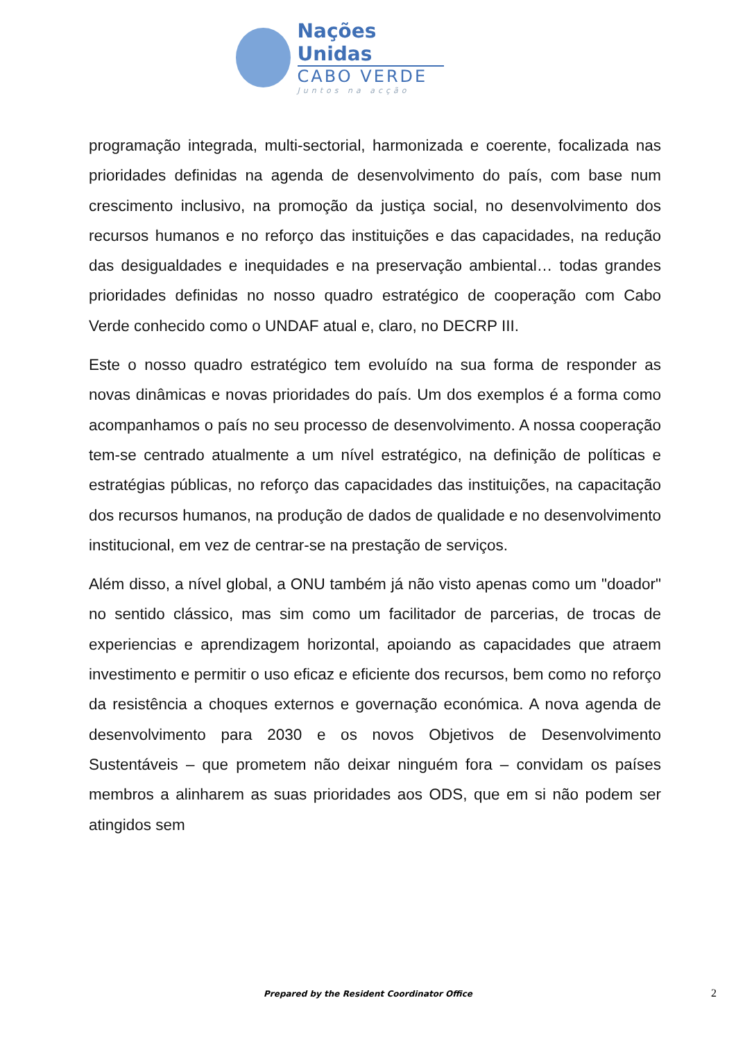Nações Unidas
CABO VERDE
Juntos na acção
programação integrada, multi-sectorial, harmonizada e coerente, focalizada nas prioridades definidas na agenda de desenvolvimento do país, com base num crescimento inclusivo, na promoção da justiça social, no desenvolvimento dos recursos humanos e no reforço das instituições e das capacidades, na redução das desigualdades e inequidades e na preservação ambiental… todas grandes prioridades definidas no nosso quadro estratégico de cooperação com Cabo Verde conhecido como o UNDAF atual e, claro, no DECRP III.
Este o nosso quadro estratégico tem evoluído na sua forma de responder as novas dinâmicas e novas prioridades do país. Um dos exemplos é a forma como acompanhamos o país no seu processo de desenvolvimento. A nossa cooperação tem-se centrado atualmente a um nível estratégico, na definição de políticas e estratégias públicas, no reforço das capacidades das instituições, na capacitação dos recursos humanos, na produção de dados de qualidade e no desenvolvimento institucional, em vez de centrar-se na prestação de serviços.
Além disso, a nível global, a ONU também já não visto apenas como um "doador" no sentido clássico, mas sim como um facilitador de parcerias, de trocas de experiencias e aprendizagem horizontal, apoiando as capacidades que atraem investimento e permitir o uso eficaz e eficiente dos recursos, bem como no reforço da resistência a choques externos e governação económica. A nova agenda de desenvolvimento para 2030 e os novos Objetivos de Desenvolvimento Sustentáveis – que prometem não deixar ninguém fora – convidam os países membros a alinharem as suas prioridades aos ODS, que em si não podem ser atingidos sem
Prepared by the Resident Coordinator Office 2